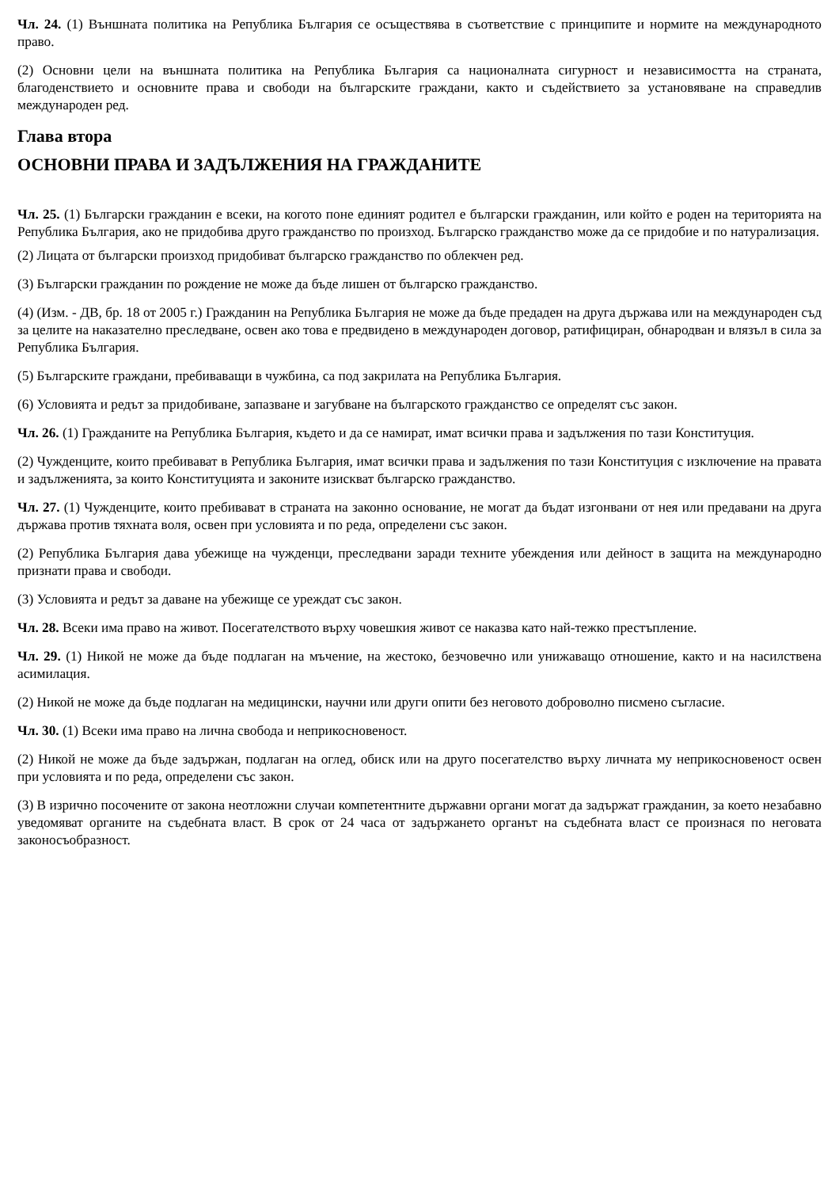Чл. 24. (1) Външната политика на Република България се осъществява в съответствие с принципите и нормите на международното право.
(2) Основни цели на външната политика на Република България са националната сигурност и независимостта на страната, благоденствието и основните права и свободи на българските граждани, както и съдействието за установяване на справедлив международен ред.
Глава втора
ОСНОВНИ ПРАВА И ЗАДЪЛЖЕНИЯ НА ГРАЖДАНИТЕ
Чл. 25. (1) Български гражданин е всеки, на когото поне единият родител е български гражданин, или който е роден на територията на Република България, ако не придобива друго гражданство по произход. Българско гражданство може да се придобие и по натурализация.
(2) Лицата от български произход придобиват българско гражданство по облекчен ред.
(3) Български гражданин по рождение не може да бъде лишен от българско гражданство.
(4) (Изм. - ДВ, бр. 18 от 2005 г.) Гражданин на Република България не може да бъде предаден на друга държава или на международен съд за целите на наказателно преследване, освен ако това е предвидено в международен договор, ратифициран, обнародван и влязъл в сила за Република България.
(5) Българските граждани, пребиваващи в чужбина, са под закрилата на Република България.
(6) Условията и редът за придобиване, запазване и загубване на българското гражданство се определят със закон.
Чл. 26. (1) Гражданите на Република България, където и да се намират, имат всички права и задължения по тази Конституция.
(2) Чужденците, които пребивават в Република България, имат всички права и задължения по тази Конституция с изключение на правата и задълженията, за които Конституцията и законите изискват българско гражданство.
Чл. 27. (1) Чужденците, които пребивават в страната на законно основание, не могат да бъдат изгонвани от нея или предавани на друга държава против тяхната воля, освен при условията и по реда, определени със закон.
(2) Република България дава убежище на чужденци, преследвани заради техните убеждения или дейност в защита на международно признати права и свободи.
(3) Условията и редът за даване на убежище се уреждат със закон.
Чл. 28. Всеки има право на живот. Посегателството върху човешкия живот се наказва като най-тежко престъпление.
Чл. 29. (1) Никой не може да бъде подлаган на мъчение, на жестоко, безчовечно или унижаващо отношение, както и на насилствена асимилация.
(2) Никой не може да бъде подлаган на медицински, научни или други опити без неговото доброволно писмено съгласие.
Чл. 30. (1) Всеки има право на лична свобода и неприкосновеност.
(2) Никой не може да бъде задържан, подлаган на оглед, обиск или на друго посегателство върху личната му неприкосновеност освен при условията и по реда, определени със закон.
(3) В изрично посочените от закона неотложни случаи компетентните държавни органи могат да задържат гражданин, за което незабавно уведомяват органите на съдебната власт. В срок от 24 часа от задържането органът на съдебната власт се произнася по неговата законосъобразност.